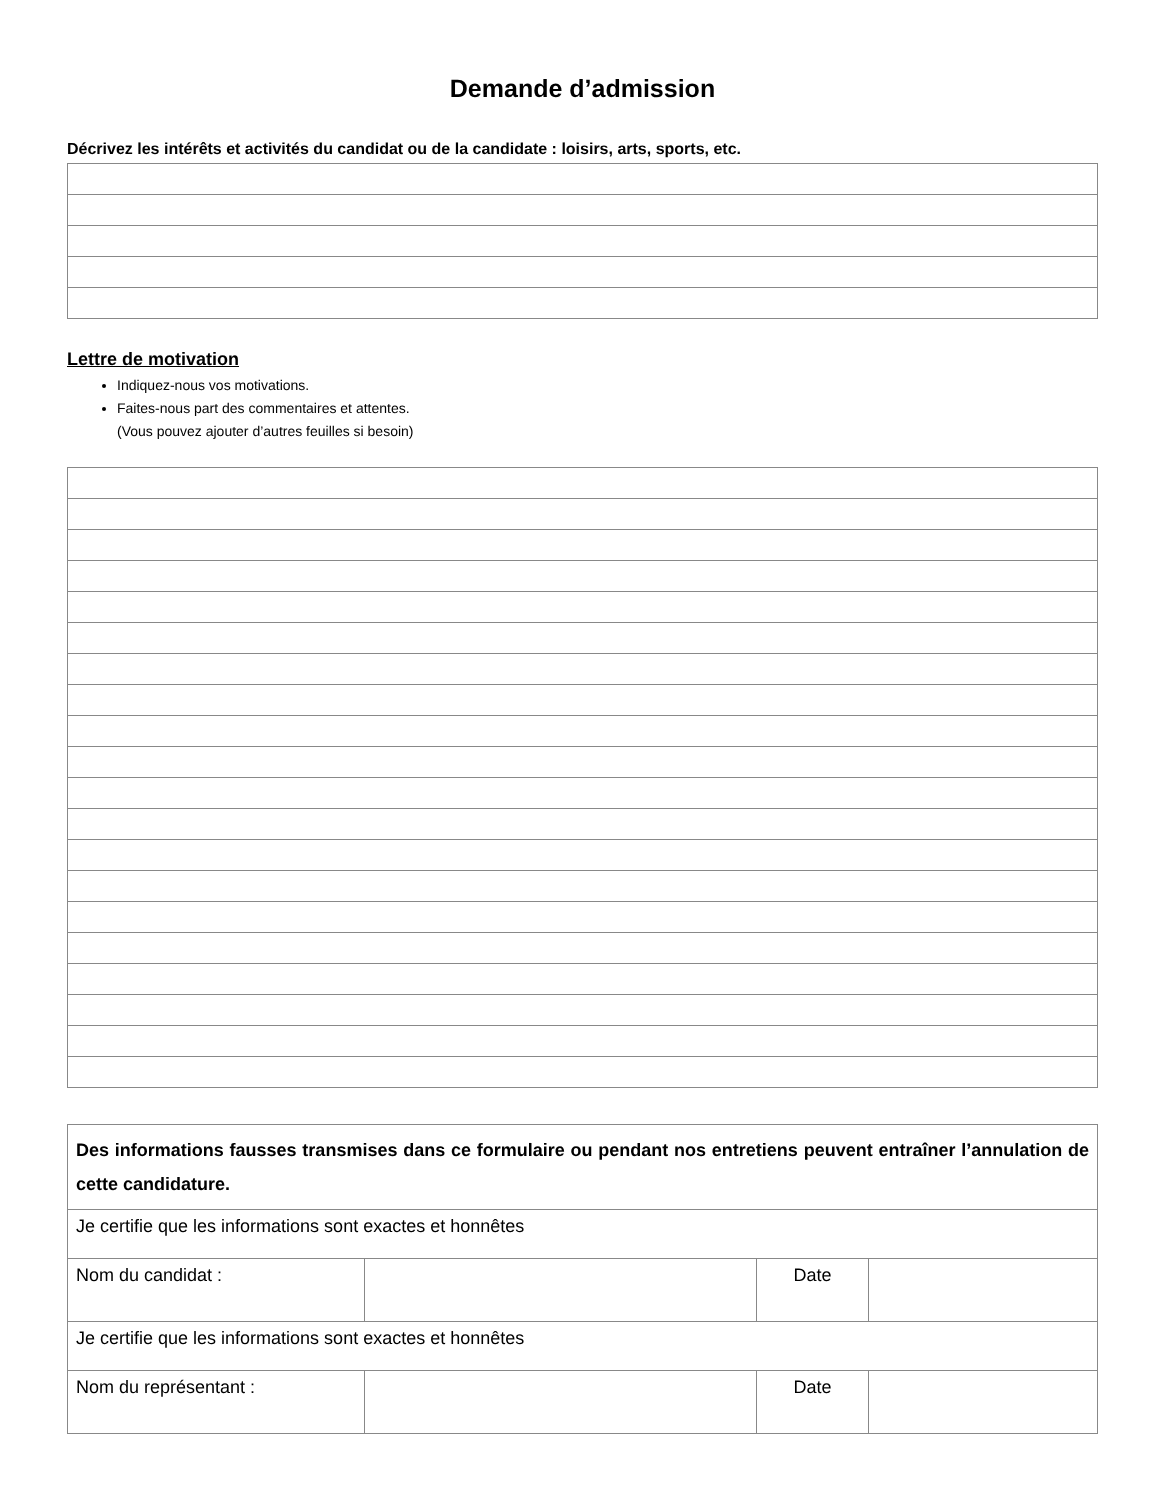Demande d’admission
Décrivez les intérêts et activités du candidat ou de la candidate : loisirs, arts, sports, etc.
Lettre de motivation
Indiquez-nous vos motivations.
Faites-nous part des commentaires et attentes.
(Vous pouvez ajouter d’autres feuilles si besoin)
| Des informations fausses transmises dans ce formulaire ou pendant nos entretiens peuvent entraîner l’annulation de cette candidature. | | | |
| Je certifie que les informations sont exactes et honnêtes | | | |
| Nom du candidat : | | Date | |
| Je certifie que les informations sont exactes et honnêtes | | | |
| Nom du représentant : | | Date | |